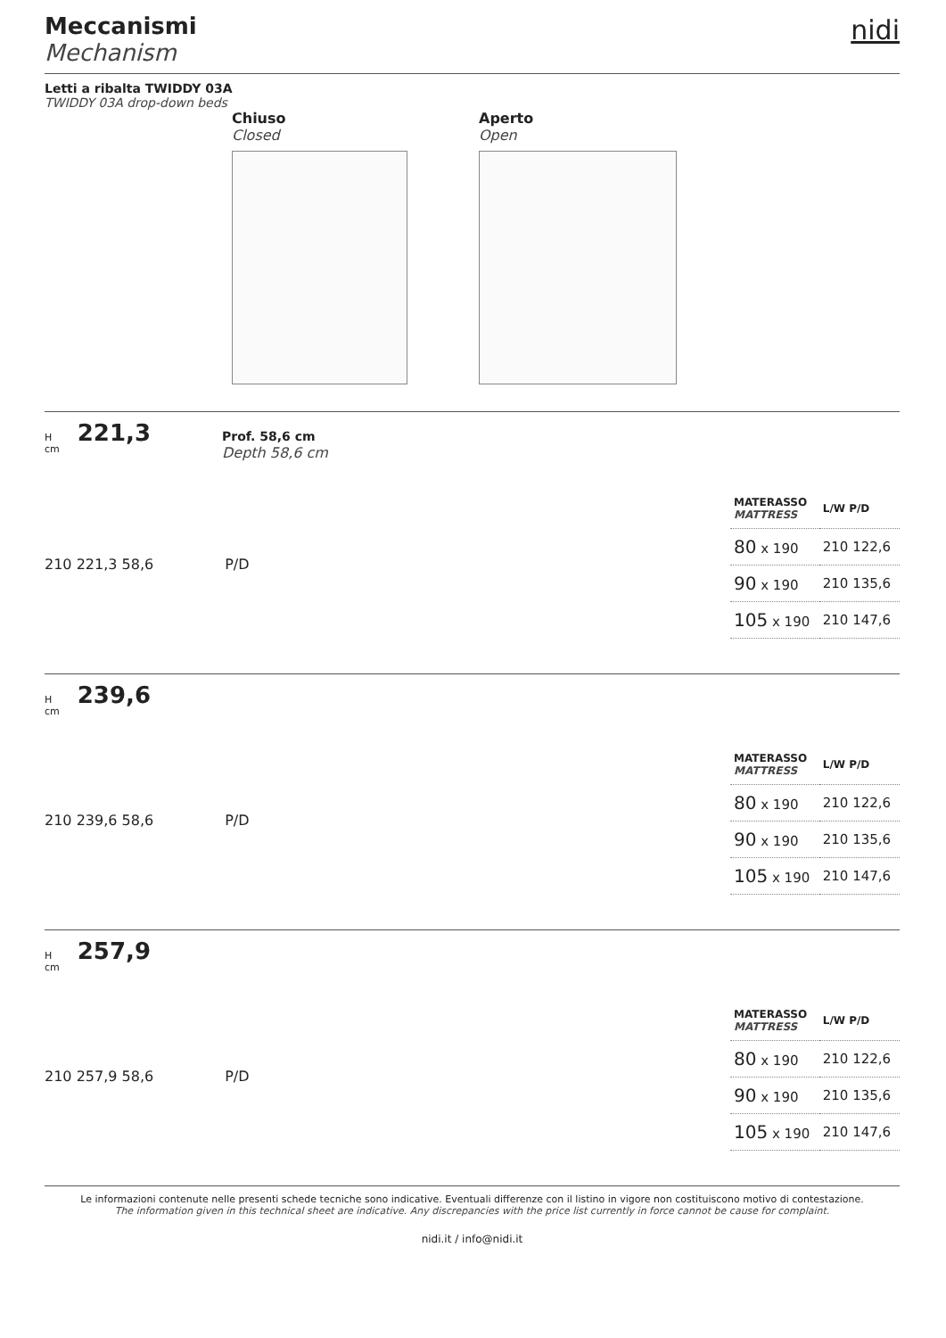Meccanismi
Mechanism
nidi
Letti a ribalta TWIDDY 03A
TWIDDY 03A drop-down beds
Chiuso
Closed
Aperto
Open
H
cm 221,3 Prof. 58,6 cm
Depth 58,6 cm
210 221,3 58,6 P/D
| MATERASSO MATTRESS | L/W P/D |
| --- | --- |
| 80 x 190 | 210 122,6 |
| 90 x 190 | 210 135,6 |
| 105 x 190 | 210 147,6 |
H
cm 239,6
210 239,6 58,6 P/D
| MATERASSO MATTRESS | L/W P/D |
| --- | --- |
| 80 x 190 | 210 122,6 |
| 90 x 190 | 210 135,6 |
| 105 x 190 | 210 147,6 |
H
cm 257,9
210 257,9 58,6 P/D
| MATERASSO MATTRESS | L/W P/D |
| --- | --- |
| 80 x 190 | 210 122,6 |
| 90 x 190 | 210 135,6 |
| 105 x 190 | 210 147,6 |
Le informazioni contenute nelle presenti schede tecniche sono indicative. Eventuali differenze con il listino in vigore non costituiscono motivo di contestazione.
The information given in this technical sheet are indicative. Any discrepancies with the price list currently in force cannot be cause for complaint.
nidi.it / info@nidi.it